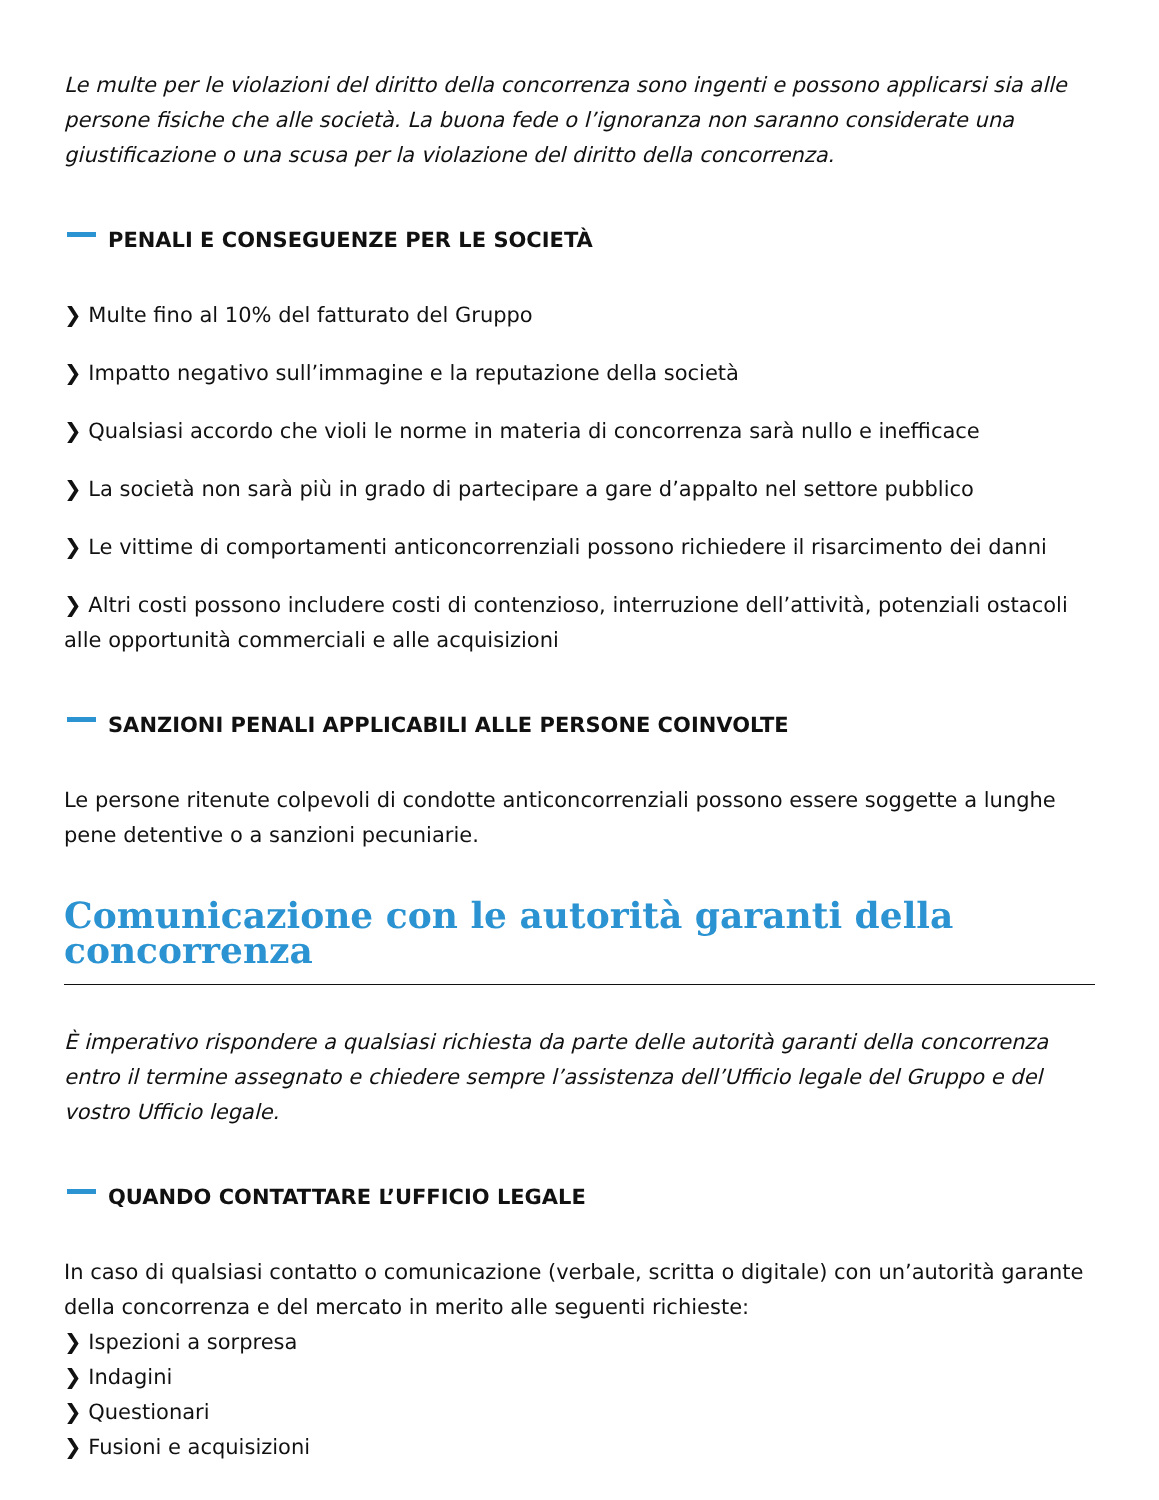Le multe per le violazioni del diritto della concorrenza sono ingenti e possono applicarsi sia alle persone fisiche che alle società. La buona fede o l’ignoranza non saranno considerate una giustificazione o una scusa per la violazione del diritto della concorrenza.
PENALI E CONSEGUENZE PER LE SOCIETÀ
❯ Multe fino al 10% del fatturato del Gruppo
❯ Impatto negativo sull’immagine e la reputazione della società
❯ Qualsiasi accordo che violi le norme in materia di concorrenza sarà nullo e inefficace
❯ La società non sarà più in grado di partecipare a gare d’appalto nel settore pubblico
❯ Le vittime di comportamenti anticoncorrenziali possono richiedere il risarcimento dei danni
❯ Altri costi possono includere costi di contenzioso, interruzione dell’attività, potenziali ostacoli alle opportunità commerciali e alle acquisizioni
SANZIONI PENALI APPLICABILI ALLE PERSONE COINVOLTE
Le persone ritenute colpevoli di condotte anticoncorrenziali possono essere soggette a lunghe pene detentive o a sanzioni pecuniarie.
Comunicazione con le autorità garanti della concorrenza
È imperativo rispondere a qualsiasi richiesta da parte delle autorità garanti della concorrenza entro il termine assegnato e chiedere sempre l’assistenza dell’Ufficio legale del Gruppo e del vostro Ufficio legale.
QUANDO CONTATTARE L’UFFICIO LEGALE
In caso di qualsiasi contatto o comunicazione (verbale, scritta o digitale) con un’autorità garante della concorrenza e del mercato in merito alle seguenti richieste:
❯ Ispezioni a sorpresa
❯ Indagini
❯ Questionari
❯ Fusioni e acquisizioni